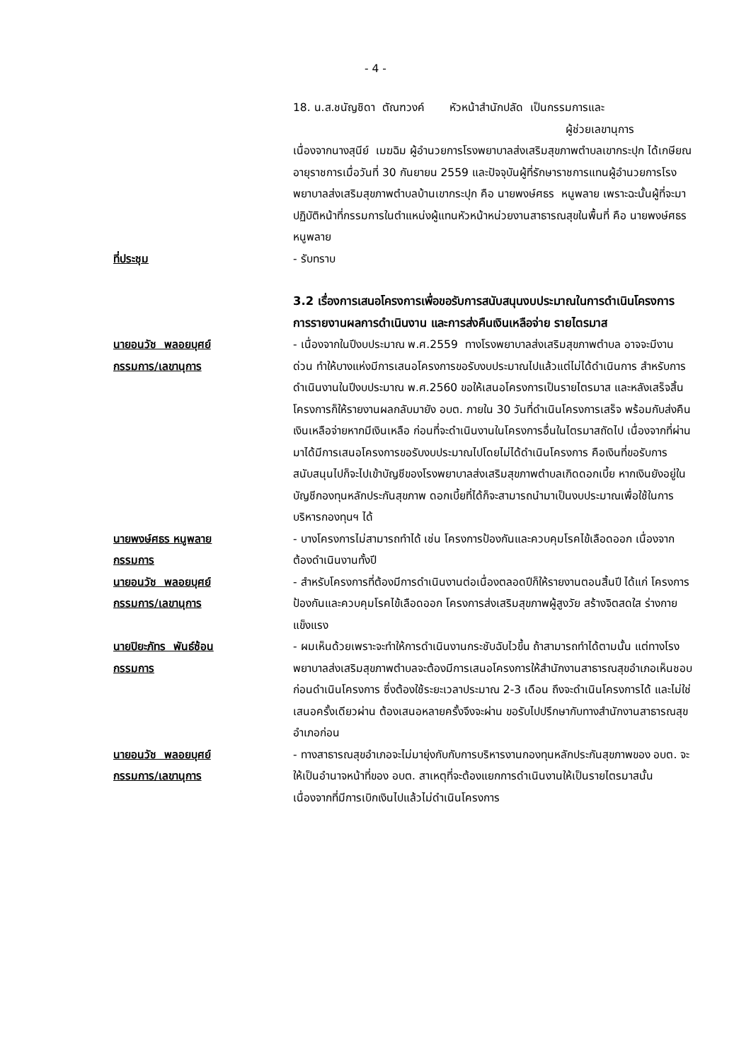- 4 -
18. น.ส.ชนัญชิดา ตัณฑวงค์ หัวหน้าสำนักปลัด เป็นกรรมการและ
ผู้ช่วยเลขานุการ
เนื่องจากนางสุนีย์ เมฆฉิม ผู้อำนวยการโรงพยาบาลส่งเสริมสุขภาพตำบลเขากระปุก ได้เกษียณอายุราชการเมื่อวันที่ 30 กันยายน 2559 และปัจจุบันผู้ที่รักษาราชการแทนผู้อำนวยการโรงพยาบาลส่งเสริมสุขภาพตำบลบ้านเขากระปุก คือ นายพงษ์ศธร หนูพลาย เพราะฉะนั้นผู้ที่จะมาปฏิบัติหน้าที่กรรมการในตำแหน่งผู้แทนหัวหน้าหน่วยงานสาธารณสุขในพื้นที่ คือ นายพงษ์ศธร หนูพลาย
ที่ประชุม - รับทราบ
3.2 เรื่องการเสนอโครงการเพื่อขอรับการสนับสนุนงบประมาณในการดำเนินโครงการ การรายงานผลการดำเนินงาน และการส่งคืนเงินเหลือจ่าย รายไตรมาส
นายอนวัช พลอยบุศย์
กรรมการ/เลขานุการ
- เนื่องจากในปีงบประมาณ พ.ศ.2559 ทางโรงพยาบาลส่งเสริมสุขภาพตำบล อาจจะมีงานด่วน ทำให้บางแห่งมีการเสนอโครงการขอรับงบประมาณไปแล้วแต่ไม่ได้ดำเนินการ สำหรับการดำเนินงานในปีงบประมาณ พ.ศ.2560 ขอให้เสนอโครงการเป็นรายไตรมาส และหลังเสร็จสิ้นโครงการก็ให้รายงานผลกลับมายัง อบต. ภายใน 30 วันที่ดำเนินโครงการเสร็จ พร้อมกับส่งคืนเงินเหลือจ่ายหากมีเงินเหลือ ก่อนที่จะดำเนินงานในโครงการอื่นในไตรมาสถัดไป เนื่องจากที่ผ่านมาได้มีการเสนอโครงการขอรับงบประมาณไปโดยไม่ได้ดำเนินโครงการ คือเงินที่ขอรับการสนับสนุนไปก็จะไปเข้าบัญชีของโรงพยาบาลส่งเสริมสุขภาพตำบลเกิดดอกเบี้ย หากเงินยังอยู่ในบัญชีกองทุนหลักประกันสุขภาพ ดอกเบี้ยที่ได้ก็จะสามารถนำมาเป็นงบประมาณเพื่อใช้ในการบริหารกองทุนฯ ได้
นายพงษ์ศธร หนูพลาย
กรรมการ
- บางโครงการไม่สามารถทำได้ เช่น โครงการป้องกันและควบคุมโรคไข้เลือดออก เนื่องจากต้องดำเนินงานทั้งปี
นายอนวัช พลอยบุศย์
กรรมการ/เลขานุการ
- สำหรับโครงการที่ต้องมีการดำเนินงานต่อเนื่องตลอดปีก็ให้รายงานตอนสิ้นปี ได้แก่ โครงการป้องกันและควบคุมโรคไข้เลือดออก โครงการส่งเสริมสุขภาพผู้สูงวัย สร้างจิตสดใส ร่างกายแข็งแรง
นายปิยะภัทร พันธ์ซ้อน
กรรมการ
- ผมเห็นด้วยเพราะจะทำให้การดำเนินงานกระชับฉับไวขึ้น ถ้าสามารถทำได้ตามนั้น แต่ทางโรงพยาบาลส่งเสริมสุขภาพตำบลจะต้องมีการเสนอโครงการให้สำนักงานสาธารณสุขอำเภอเห็นชอบก่อนดำเนินโครงการ ซึ่งต้องใช้ระยะเวลาประมาณ 2-3 เดือน ถึงจะดำเนินโครงการได้ และไม่ใช่เสนอครั้งเดียวผ่าน ต้องเสนอหลายครั้งจึงจะผ่าน ขอรับไปปรึกษากับทางสำนักงานสาธารณสุขอำเภอก่อน
นายอนวัช พลอยบุศย์
กรรมการ/เลขานุการ
- ทางสาธารณสุขอำเภอจะไม่มายุ่งกับกับการบริหารงานกองทุนหลักประกันสุขภาพของ อบต. จะให้เป็นอำนาจหน้าที่ของ อบต. สาเหตุที่จะต้องแยกการดำเนินงานให้เป็นรายไตรมาสนั้น เนื่องจากที่มีการเบิกเงินไปแล้วไม่ดำเนินโครงการ